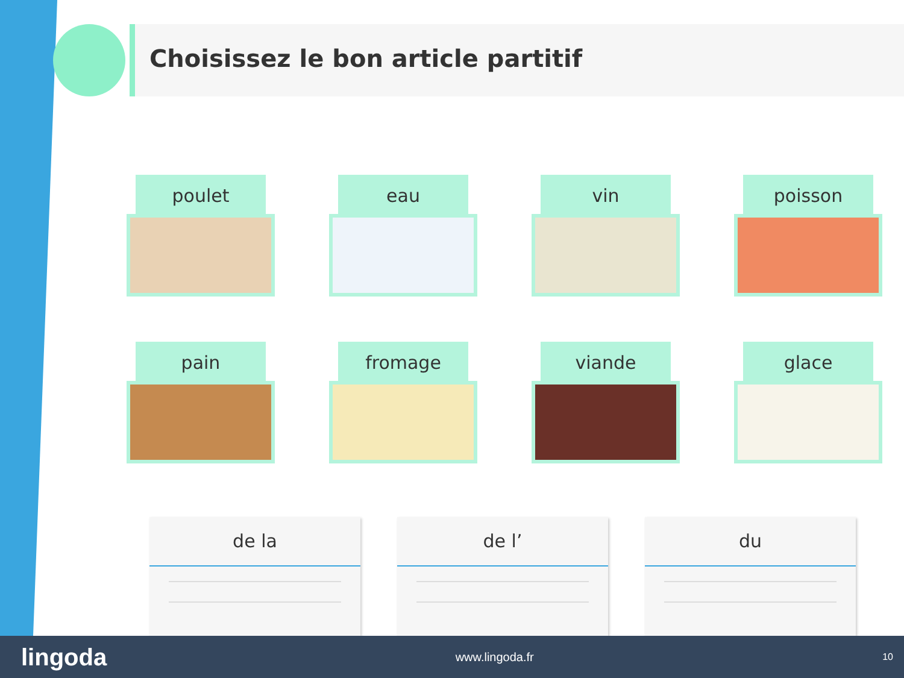Choisissez le bon article partitif
poulet
eau
vin
poisson
pain
fromage
viande
glace
de la de l’ du
lingoda www.lingoda.fr 10